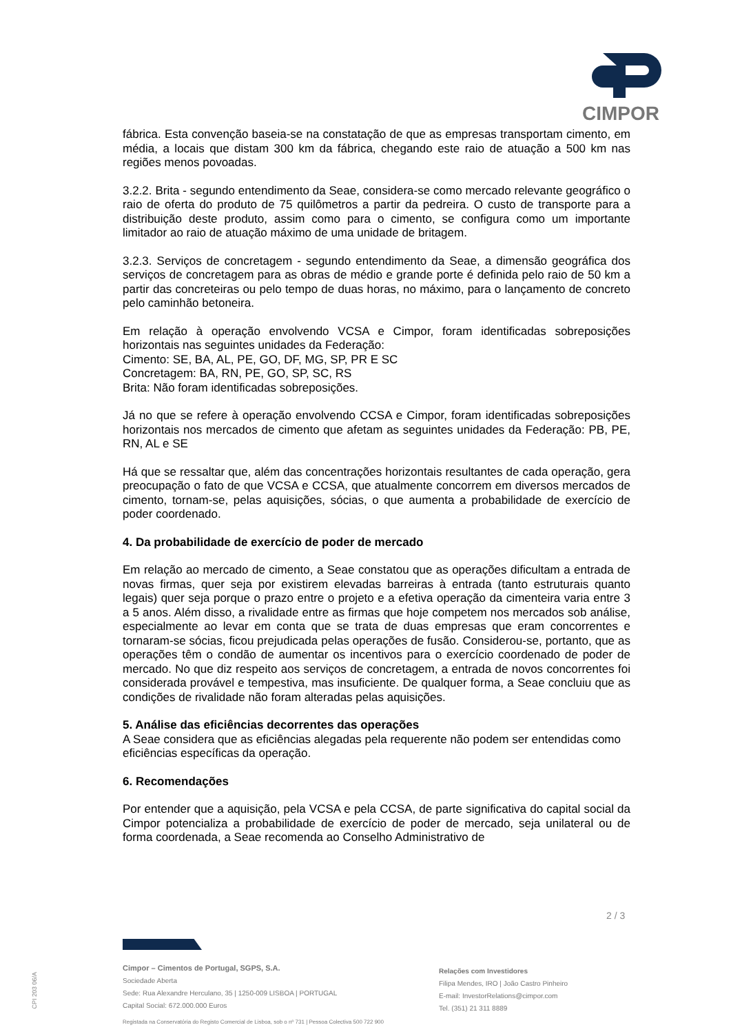CIMPOR
fábrica. Esta convenção baseia-se na constatação de que as empresas transportam cimento, em média, a locais que distam 300 km da fábrica, chegando este raio de atuação a 500 km nas regiões menos povoadas.
3.2.2. Brita - segundo entendimento da Seae, considera-se como mercado relevante geográfico o raio de oferta do produto de 75 quilômetros a partir da pedreira. O custo de transporte para a distribuição deste produto, assim como para o cimento, se configura como um importante limitador ao raio de atuação máximo de uma unidade de britagem.
3.2.3. Serviços de concretagem - segundo entendimento da Seae, a dimensão geográfica dos serviços de concretagem para as obras de médio e grande porte é definida pelo raio de 50 km a partir das concreteiras ou pelo tempo de duas horas, no máximo, para o lançamento de concreto pelo caminhão betoneira.
Em relação à operação envolvendo VCSA e Cimpor, foram identificadas sobreposições horizontais nas seguintes unidades da Federação:
Cimento: SE, BA, AL, PE, GO, DF, MG, SP, PR E SC
Concretagem: BA, RN, PE, GO, SP, SC, RS
Brita: Não foram identificadas sobreposições.
Já no que se refere à operação envolvendo CCSA e Cimpor, foram identificadas sobreposições horizontais nos mercados de cimento que afetam as seguintes unidades da Federação: PB, PE, RN, AL e SE
Há que se ressaltar que, além das concentrações horizontais resultantes de cada operação, gera preocupação o fato de que VCSA e CCSA, que atualmente concorrem em diversos mercados de cimento, tornam-se, pelas aquisições, sócias, o que aumenta a probabilidade de exercício de poder coordenado.
4. Da probabilidade de exercício de poder de mercado
Em relação ao mercado de cimento, a Seae constatou que as operações dificultam a entrada de novas firmas, quer seja por existirem elevadas barreiras à entrada (tanto estruturais quanto legais) quer seja porque o prazo entre o projeto e a efetiva operação da cimenteira varia entre 3 a 5 anos. Além disso, a rivalidade entre as firmas que hoje competem nos mercados sob análise, especialmente ao levar em conta que se trata de duas empresas que eram concorrentes e tornaram-se sócias, ficou prejudicada pelas operações de fusão. Considerou-se, portanto, que as operações têm o condão de aumentar os incentivos para o exercício coordenado de poder de mercado. No que diz respeito aos serviços de concretagem, a entrada de novos concorrentes foi considerada provável e tempestiva, mas insuficiente. De qualquer forma, a Seae concluiu que as condições de rivalidade não foram alteradas pelas aquisições.
5. Análise das eficiências decorrentes das operações
A Seae considera que as eficiências alegadas pela requerente não podem ser entendidas como eficiências específicas da operação.
6. Recomendações
Por entender que a aquisição, pela VCSA e pela CCSA, de parte significativa do capital social da Cimpor potencializa a probabilidade de exercício de poder de mercado, seja unilateral ou de forma coordenada, a Seae recomenda ao Conselho Administrativo de
2 / 3
CPI 203 06/A
Cimpor – Cimentos de Portugal, SGPS, S.A.
Sociedade Aberta
Sede: Rua Alexandre Herculano, 35 | 1250-009 LISBOA | PORTUGAL
Capital Social: 672.000.000 Euros
Relações com Investidores
Filipa Mendes, IRO | João Castro Pinheiro
E-mail: InvestorRelations@cimpor.com
Tel. (351) 21 311 8889
Registada na Conservatória do Registo Comercial de Lisboa, sob o nº 731 | Pessoa Colectiva 500 722 900